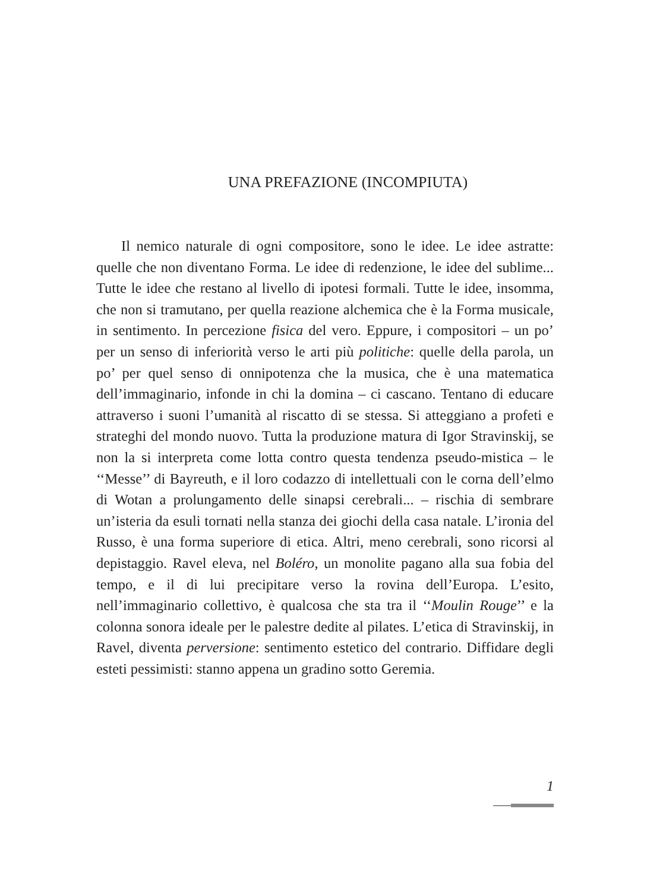UNA PREFAZIONE (INCOMPIUTA)
Il nemico naturale di ogni compositore, sono le idee. Le idee astratte: quelle che non diventano Forma. Le idee di re­denzione, le idee del sublime... Tutte le idee che restano al li­vello di ipotesi formali. Tutte le idee, insomma, che non si tra­mutano, per quella reazione alchemica che è la Forma musicale, in sentimento. In percezione fisica del vero. Eppure, i composi­tori – un po’ per un senso di inferiorità verso le arti più politi­che: quelle della parola, un po’ per quel senso di onnipotenza che la musica, che è una matematica dell’immaginario, infonde in chi la domina – ci cascano. Tentano di educare attraverso i suoni l’umanità al riscatto di se stessa. Si atteggiano a profeti e strateghi del mondo nuovo. Tutta la produzione matura di Igor Stravinskij, se non la si interpreta come lotta contro questa ten­denza pseudo-mistica – le ‘‘Messe’’ di Bayreuth, e il loro co­dazzo di intellettuali con le corna dell’elmo di Wotan a prolun­gamento delle sinapsi cerebrali... – rischia di sembrare un’isteria da esuli tornati nella stanza dei giochi della casa natale. L’ironia del Russo, è una forma superiore di etica. Altri, meno cerebrali, sono ricorsi al depistaggio. Ravel eleva, nel Boléro, un monolite pagano alla sua fobia del tempo, e il di lui precipitare verso la rovina dell’Europa. L’esito, nell’immaginario collettivo, è qual­cosa che sta tra il ‘‘Moulin Rouge’’ e la colonna sonora ideale per le palestre dedite al pilates. L’etica di Stravinskij, in Ravel, diventa perversione: sentimento estetico del contrario. Diffidare degli esteti pessimisti: stanno appena un gradino sotto Geremia.
1